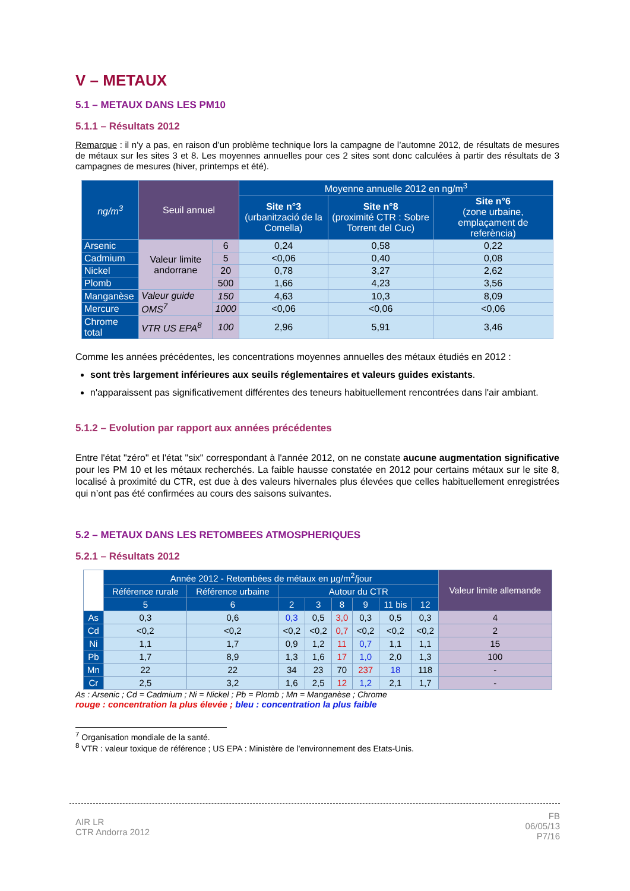V – METAUX
5.1 – METAUX DANS LES PM10
5.1.1 – Résultats 2012
Remarque : il n’y a pas, en raison d’un problème technique lors la campagne de l’automne 2012, de résultats de mesures de métaux sur les sites 3 et 8. Les moyennes annuelles pour ces 2 sites sont donc calculées à partir des résultats de 3 campagnes de mesures (hiver, printemps et été).
| ng/m<sup>3</sup> | Seuil annuel | | Moyenne annuelle 2012 en ng/m<sup>3</sup> | | |
| --- | --- | --- | --- | --- | --- |
| | | | Site n°3 (urbanització de la Comella) | Site n°8 (proximité CTR : Sobre Torrent del Cuc) | Site n°6 (zone urbaine, emplaçament de referència) |
| Arsenic | Valeur limite andorrane | 6 | 0,24 | 0,58 | 0,22 |
| Cadmium | | 5 | <0,06 | 0,40 | 0,08 |
| Nickel | | 20 | 0,78 | 3,27 | 2,62 |
| Plomb | | 500 | 1,66 | 4,23 | 3,56 |
| Manganèse | Valeur guide OMS<sup>7</sup> | 150 | 4,63 | 10,3 | 8,09 |
| Mercure | | 1000 | <0,06 | <0,06 | <0,06 |
| Chrome total | VTR US EPA<sup>8</sup> | 100 | 2,96 | 5,91 | 3,46 |
Comme les années précédentes, les concentrations moyennes annuelles des métaux étudiés en 2012 :
sont très largement inférieures aux seuils réglementaires et valeurs guides existants.
n'apparaissent pas significativement différentes des teneurs habituellement rencontrées dans l'air ambiant.
5.1.2 – Evolution par rapport aux années précédentes
Entre l'état "zéro" et l'état "six" correspondant à l'année 2012, on ne constate aucune augmentation significative pour les PM 10 et les métaux recherchés. La faible hausse constatée en 2012 pour certains métaux sur le site 8, localisé à proximité du CTR, est due à des valeurs hivernales plus élevées que celles habituellement enregistrées qui n’ont pas été confirmées au cours des saisons suivantes.
5.2 – METAUX DANS LES RETOMBEES ATMOSPHERIQUES
5.2.1 – Résultats 2012
| | Année 2012 - Retombées de métaux en µg/m<sup>2</sup>/jour | | | | | | | | Valeur limite allemande |
| | Référence rurale | Référence urbaine | Autour du CTR | | | | | | |
| | 5 | 6 | 2 | 3 | 8 | 9 | 11 bis | 12 | |
| As | 0,3 | 0,6 | 0,3 | 0,5 | 3,0 | 0,3 | 0,5 | 0,3 | 4 |
| Cd | <0,2 | <0,2 | <0,2 | <0,2 | 0,7 | <0,2 | <0,2 | <0,2 | 2 |
| Ni | 1,1 | 1,7 | 0,9 | 1,2 | 11 | 0,7 | 1,1 | 1,1 | 15 |
| Pb | 1,7 | 8,9 | 1,3 | 1,6 | 17 | 1,0 | 2,0 | 1,3 | 100 |
| Mn | 22 | 22 | 34 | 23 | 70 | 237 | 18 | 118 | - |
| Cr | 2,5 | 3,2 | 1,6 | 2,5 | 12 | 1,2 | 2,1 | 1,7 | - |
As : Arsenic ; Cd = Cadmium ; Ni = Nickel ; Pb = Plomb ; Mn = Manganèse ; Chrome
rouge : concentration la plus élevée ; bleu : concentration la plus faible
<sup>7</sup> Organisation mondiale de la santé.
<sup>8</sup> VTR : valeur toxique de référence ; US EPA : Ministère de l'environnement des Etats-Unis.
AIR LR
CTR Andorra 2012
FB
06/05/13
P7/16